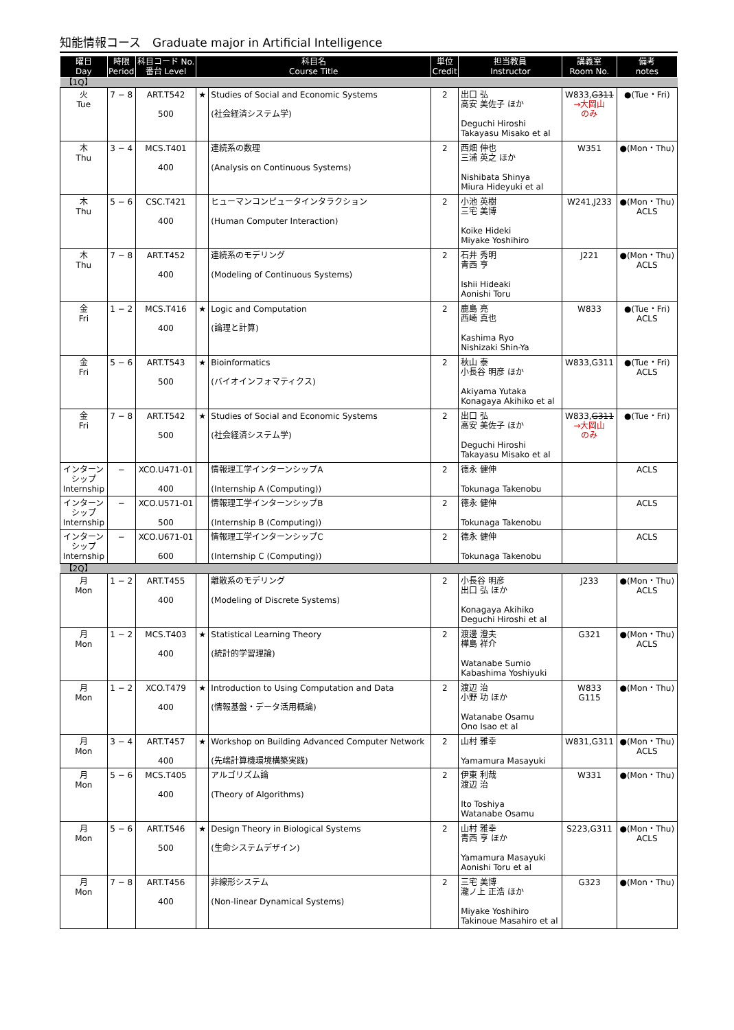知能情報コース　Graduate major in Artificial Intelligence
| 曜日 Day | 時限 Period | 科目コード No. 番台 Level | 科目名 Course Title | | 単位 Credit | 担当教員 Instructor | 講義室 Room No. | 備考 notes |
| --- | --- | --- | --- | --- | --- | --- | --- | --- |
| 【1Q】 | | | | | | | | |
| 火 Tue | 7 − 8 | ART.T542 500 | ★ | Studies of Social and Economic Systems (社会経済システム学) | 2 | 出口 弘 高安 美佐子 ほか Deguchi Hiroshi Takayasu Misako et al | W833, G311 →大岡山 のみ | ●(Tue・Fri) |
| 木 Thu | 3 − 4 | MCS.T401 400 | | 連続系の数理 (Analysis on Continuous Systems) | 2 | 西畑 伸也 三浦 英之 ほか Nishibata Shinya Miura Hideyuki et al | W351 | ●(Mon・Thu) |
| 木 Thu | 5 − 6 | CSC.T421 400 | | ヒューマンコンピュータインタラクション (Human Computer Interaction) | 2 | 小池 英樹 三宅 美博 Koike Hideki Miyake Yoshihiro | W241,J233 | ●(Mon・Thu) ACLS |
| 木 Thu | 7 − 8 | ART.T452 400 | | 連続系のモデリング (Modeling of Continuous Systems) | 2 | 石井 秀明 青西 亨 Ishii Hideaki Aonishi Toru | J221 | ●(Mon・Thu) ACLS |
| 金 Fri | 1 − 2 | MCS.T416 400 | ★ | Logic and Computation (論理と計算) | 2 | 鹿島 亮 西崎 真也 Kashima Ryo Nishizaki Shin-Ya | W833 | ●(Tue・Fri) ACLS |
| 金 Fri | 5 − 6 | ART.T543 500 | ★ | Bioinformatics (バイオインフォマティクス) | 2 | 秋山 泰 小長谷 明彦 ほか Akiyama Yutaka Konagaya Akihiko et al | W833,G311 | ●(Tue・Fri) ACLS |
| 金 Fri | 7 − 8 | ART.T542 500 | ★ | Studies of Social and Economic Systems (社会経済システム学) | 2 | 出口 弘 高安 美佐子 ほか Deguchi Hiroshi Takayasu Misako et al | W833, G311 →大岡山 のみ | ●(Tue・Fri) |
| インターン シップ Internship | − | XCO.U471-01 400 | | 情報理工学インターンシップA (Internship A (Computing)) | 2 | 德永 健伸 Tokunaga Takenobu | | ACLS |
| インターン シップ Internship | − | XCO.U571-01 500 | | 情報理工学インターンシップB (Internship B (Computing)) | 2 | 德永 健伸 Tokunaga Takenobu | | ACLS |
| インターン シップ Internship | − | XCO.U671-01 600 | | 情報理工学インターンシップC (Internship C (Computing)) | 2 | 德永 健伸 Tokunaga Takenobu | | ACLS |
| 【2Q】 | | | | | | | | |
| 月 Mon | 1 − 2 | ART.T455 400 | | 離散系のモデリング (Modeling of Discrete Systems) | 2 | 小長谷 明彦 出口 弘 ほか Konagaya Akihiko Deguchi Hiroshi et al | J233 | ●(Mon・Thu) ACLS |
| 月 Mon | 1 − 2 | MCS.T403 400 | ★ | Statistical Learning Theory (統計的学習理論) | 2 | 渡邊 澄夫 樺島 祥介 Watanabe Sumio Kabashima Yoshiyuki | G321 | ●(Mon・Thu) ACLS |
| 月 Mon | 1 − 2 | XCO.T479 400 | ★ | Introduction to Using Computation and Data (情報基盤・データ活用概論) | 2 | 渡辺 治 小野 功 ほか Watanabe Osamu Ono Isao et al | W833 G115 | ●(Mon・Thu) |
| 月 Mon | 3 − 4 | ART.T457 400 | ★ | Workshop on Building Advanced Computer Network (先端計算機環境構築実践) | 2 | 山村 雅幸 Yamamura Masayuki | W831,G311 | ●(Mon・Thu) ACLS |
| 月 Mon | 5 − 6 | MCS.T405 400 | | アルゴリズム論 (Theory of Algorithms) | 2 | 伊東 利哉 渡辺 治 Ito Toshiya Watanabe Osamu | W331 | ●(Mon・Thu) |
| 月 Mon | 5 − 6 | ART.T546 500 | ★ | Design Theory in Biological Systems (生命システムデザイン) | 2 | 山村 雅幸 青西 亨 ほか Yamamura Masayuki Aonishi Toru et al | S223,G311 | ●(Mon・Thu) ACLS |
| 月 Mon | 7 − 8 | ART.T456 400 | | 非線形システム (Non-linear Dynamical Systems) | 2 | 三宅 美博 瀧ノ上 正浩 ほか Miyake Yoshihiro Takinoue Masahiro et al | G323 | ●(Mon・Thu) |